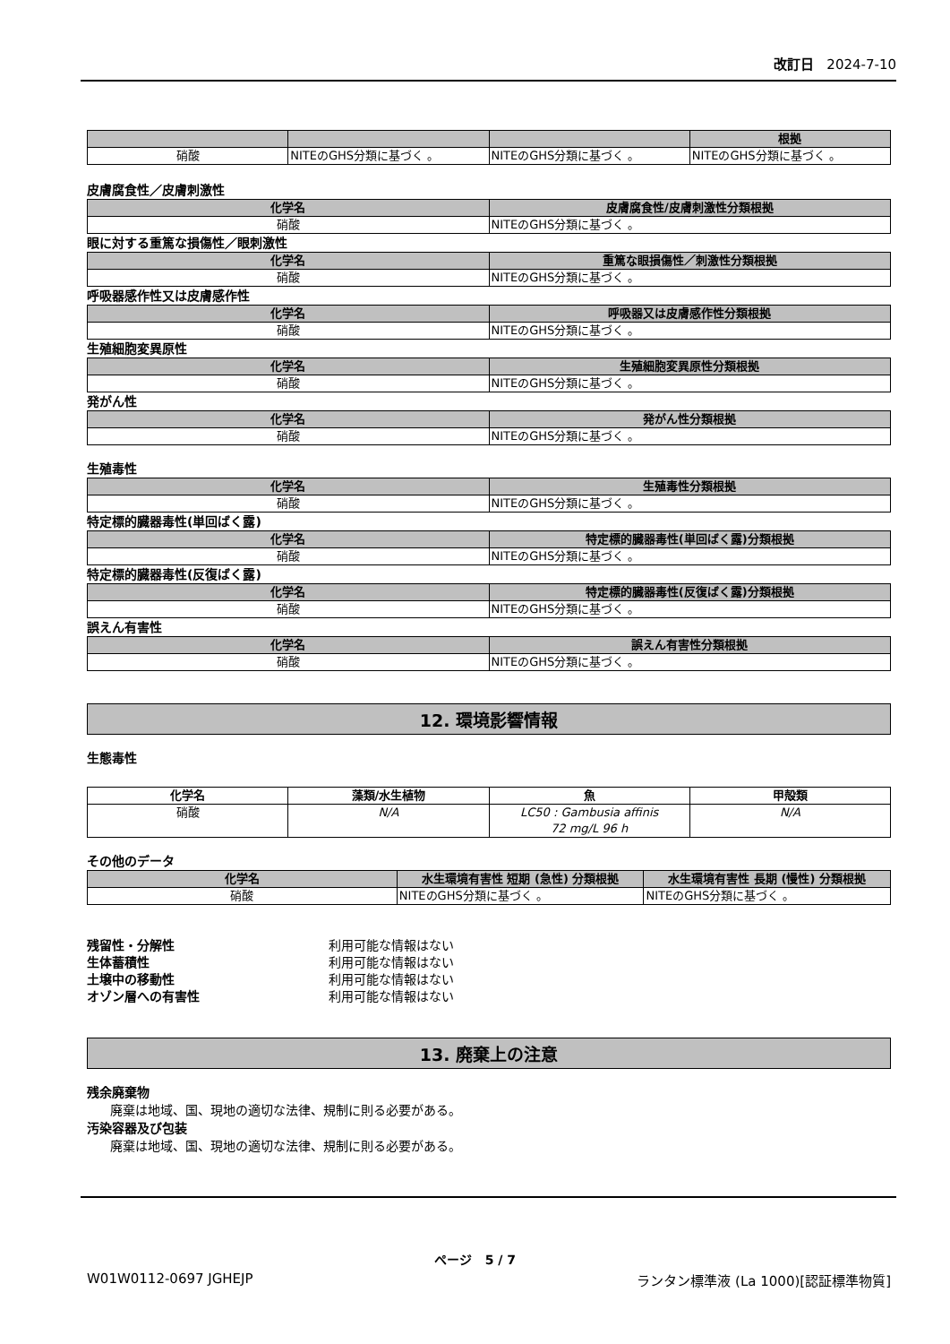改訂日 2024-7-10
| | | | 根拠 |
| --- | --- | --- | --- |
| 硝酸 | NITEのGHS分類に基づく 。 | NITEのGHS分類に基づく 。 | NITEのGHS分類に基づく 。 |
皮膚腐食性／皮膚刺激性
| 化学名 | 皮膚腐食性/皮膚刺激性分類根拠 |
| --- | --- |
| 硝酸 | NITEのGHS分類に基づく 。 |
眼に対する重篤な損傷性／眼刺激性
| 化学名 | 重篤な眼損傷性／刺激性分類根拠 |
| --- | --- |
| 硝酸 | NITEのGHS分類に基づく 。 |
呼吸器感作性又は皮膚感作性
| 化学名 | 呼吸器又は皮膚感作性分類根拠 |
| --- | --- |
| 硝酸 | NITEのGHS分類に基づく 。 |
生殖細胞変異原性
| 化学名 | 生殖細胞変異原性分類根拠 |
| --- | --- |
| 硝酸 | NITEのGHS分類に基づく 。 |
発がん性
| 化学名 | 発がん性分類根拠 |
| --- | --- |
| 硝酸 | NITEのGHS分類に基づく 。 |
生殖毒性
| 化学名 | 生殖毒性分類根拠 |
| --- | --- |
| 硝酸 | NITEのGHS分類に基づく 。 |
特定標的臓器毒性(単回ばく露)
| 化学名 | 特定標的臓器毒性(単回ばく露)分類根拠 |
| --- | --- |
| 硝酸 | NITEのGHS分類に基づく 。 |
特定標的臓器毒性(反復ばく露)
| 化学名 | 特定標的臓器毒性(反復ばく露)分類根拠 |
| --- | --- |
| 硝酸 | NITEのGHS分類に基づく 。 |
誤えん有害性
| 化学名 | 誤えん有害性分類根拠 |
| --- | --- |
| 硝酸 | NITEのGHS分類に基づく 。 |
12. 環境影響情報
生態毒性
| 化学名 | 藻類/水生植物 | 魚 | 甲殻類 |
| --- | --- | --- | --- |
| 硝酸 | N/A | LC50 : Gambusia affinis 72 mg/L 96 h | N/A |
その他のデータ
| 化学名 | 水生環境有害性 短期 (急性) 分類根拠 | 水生環境有害性 長期 (慢性) 分類根拠 |
| --- | --- | --- |
| 硝酸 | NITEのGHS分類に基づく 。 | NITEのGHS分類に基づく 。 |
残留性・分解性 利用可能な情報はない
生体蓄積性 利用可能な情報はない
土壌中の移動性 利用可能な情報はない
オゾン層への有害性 利用可能な情報はない
13. 廃棄上の注意
残余廃棄物
廃棄は地域、国、現地の適切な法律、規制に則る必要がある。
汚染容器及び包装
廃棄は地域、国、現地の適切な法律、規制に則る必要がある。
ページ 5 / 7
W01W0112-0697 JGHEJP
ランタン標準液 (La 1000)[認証標準物質]